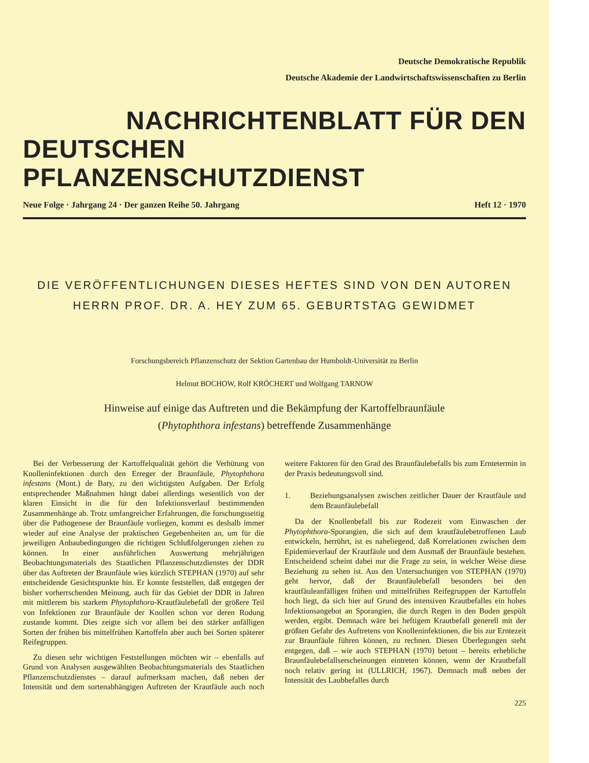Deutsche Demokratische Republik
Deutsche Akademie der Landwirtschaftswissenschaften zu Berlin
NACHRICHTENBLATT FÜR DEN
DEUTSCHEN PFLANZENSCHUTZDIENST
Neue Folge · Jahrgang 24 · Der ganzen Reihe 50. Jahrgang Heft 12 · 1970
DIE VERÖFFENTLICHUNGEN DIESES HEFTES SIND VON DEN AUTOREN
HERRN PROF. DR. A. HEY ZUM 65. GEBURTSTAG GEWIDMET
Forschungsbereich Pflanzenschutz der Sektion Gartenbau der Humboldt-Universität zu Berlin
Helmut BOCHOW, Rolf KRÖCHERT und Wolfgang TARNOW
Hinweise auf einige das Auftreten und die Bekämpfung der Kartoffelbraunfäule
(Phytophthora infestans) betreffende Zusammenhänge
Bei der Verbesserung der Kartoffelqualität gehört die Verhütung von Knolleninfektionen durch den Erreger der Braunfäule, Phytophthora infestans (Mont.) de Bary, zu den wichtigsten Aufgaben. Der Erfolg entsprechender Maßnahmen hängt dabei allerdings wesentlich von der klaren Einsicht in die für den Infektionsverlauf bestimmenden Zusammenhänge ab. Trotz umfangreicher Erfahrungen, die forschungsseitig über die Pathogenese der Braunfäule vorliegen, kommt es deshalb immer wieder auf eine Analyse der praktischen Gegebenheiten an, um für die jeweiligen Anbaubedingungen die richtigen Schlußfolgerungen ziehen zu können. In einer ausführlichen Auswertung mehrjährigen Beobachtungsmaterials des Staatlichen Pflanzenschutzdienstes der DDR über das Auftreten der Braunfäule wies kürzlich STEPHAN (1970) auf sehr entscheidende Gesichtspunkte hin. Er konnte feststellen, daß entgegen der bisher vorherrschenden Meinung, auch für das Gebiet der DDR in Jahren mit mittlerem bis starkem Phytophthora-Krautfäulebefall der größere Teil von Infektionen zur Braunfäule der Knollen schon vor deren Rodung zustande kommt. Dies zeigte sich vor allem bei den stärker anfälligen Sorten der frühen bis mittelfrühen Kartoffeln aber auch bei Sorten späterer Reifegruppen.
Zu diesen sehr wichtigen Feststellungen möchten wir – ebenfalls auf Grund von Analysen ausgewählten Beobachtungsmaterials des Staatlichen Pflanzenschutzdienstes – darauf aufmerksam machen, daß neben der Intensität und dem sortenabhängigen Auftreten der Krautfäule auch noch weitere Faktoren für den Grad des Braunfäulebefalls bis zum Erntetermin in der Praxis bedeutungsvoll sind.
1. Beziehungsanalysen zwischen zeitlicher Dauer der Krautfäule und dem Braunfäulebefall
Da der Knollenbefall bis zur Rodezeit vom Einwaschen der Phytophthora-Sporangien, die sich auf dem krautfäulebetroffenen Laub entwickeln, herrührt, ist es naheliegend, daß Korrelationen zwischen dem Epidemieverlauf der Krautfäule und dem Ausmaß der Braunfäule bestehen. Entscheidend scheint dabei nur die Frage zu sein, in welcher Weise diese Beziehung zu sehen ist. Aus den Untersuchungen von STEPHAN (1970) geht hervor, daß der Braunfäulebefall besonders bei den krautfäuleanfälligen frühen und mittelfrühen Reifegruppen der Kartoffeln hoch liegt, da sich hier auf Grund des intensiven Krautbefalles ein hohes Infektionsangebot an Sporangien, die durch Regen in den Boden gespült werden, ergibt. Demnach wäre bei heftigem Krautbefall generell mit der größten Gefahr des Auftretens von Knolleninfektionen, die bis zur Erntezeit zur Braunfäule führen können, zu rechnen. Diesen Überlegungen steht entgegen, daß – wie auch STEPHAN (1970) betont – bereits erhebliche Braunfäulebefallserscheinungen eintreten können, wenn der Krautbefall noch relativ gering ist (ULLRICH, 1967). Demnach muß neben der Intensität des Laubbefalles durch
225